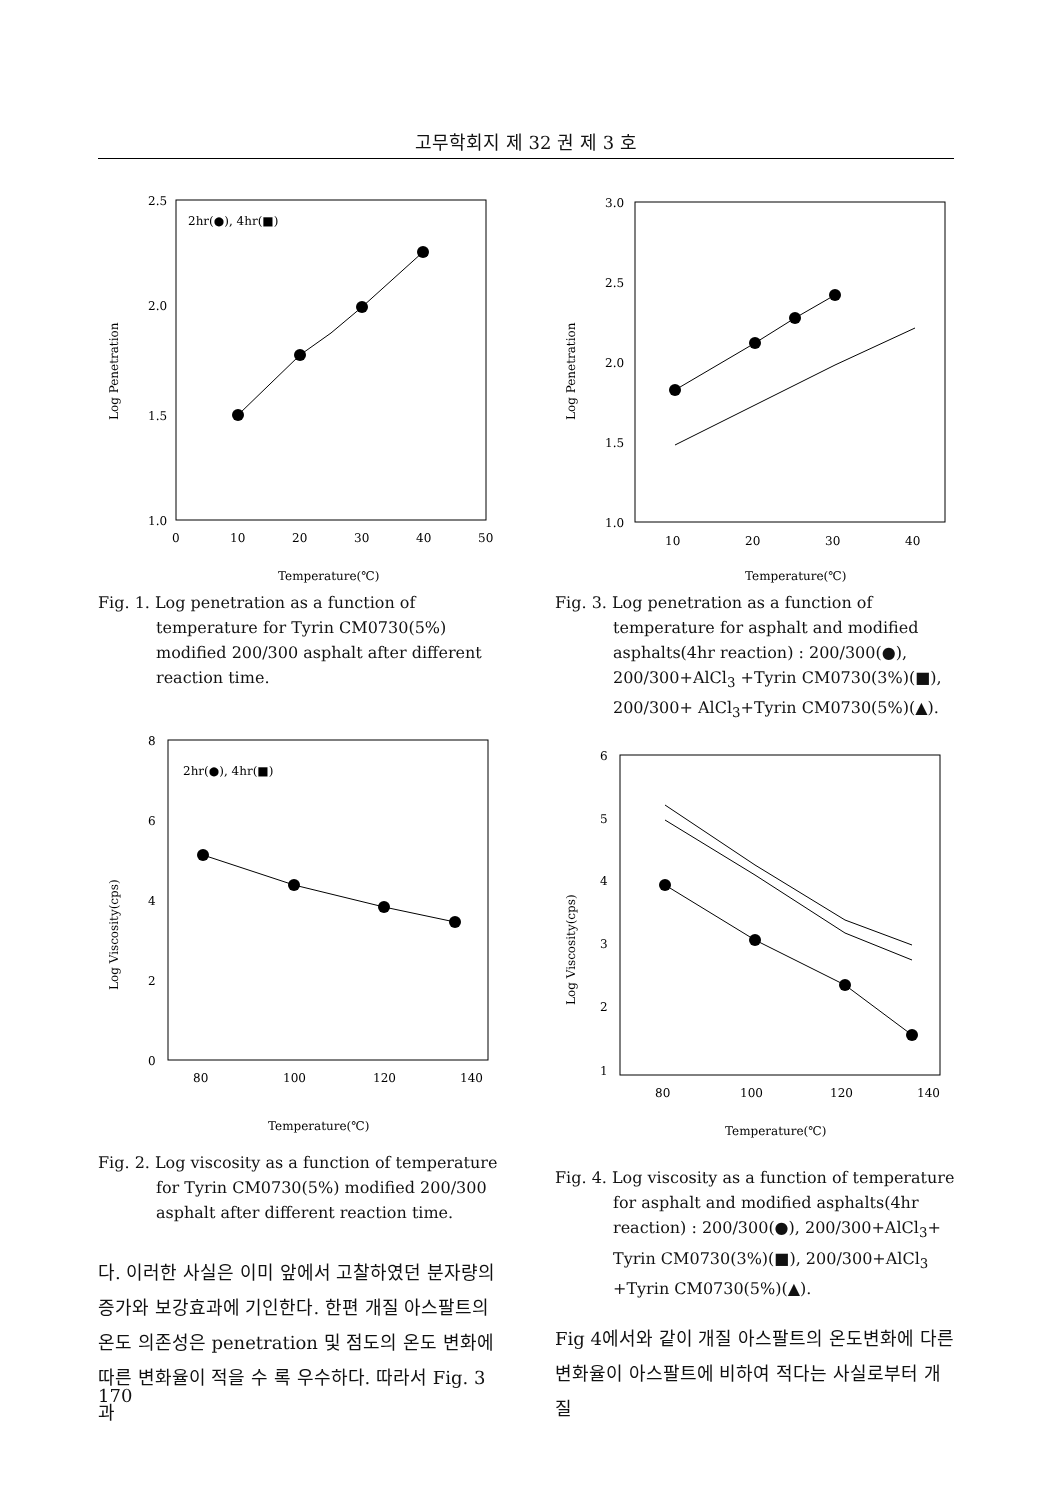고무학회지 제 32 권 제 3 호
2.5
2.0
1.5
1.0
0
10
20
30
40
50
2hr(●), 4hr(■)
Log Penetration
Temperature(℃)
Fig. 1. Log penetration as a function of temperature for Tyrin CM0730(5%) modified 200/300 asphalt after different reaction time.
8
6
4
2
0
80
100
120
140
2hr(●), 4hr(■)
Log Viscosity(cps)
Temperature(℃)
Fig. 2. Log viscosity as a function of temperature for Tyrin CM0730(5%) modified 200/300 asphalt after different reaction time.
다. 이러한 사실은 이미 앞에서 고찰하였던 분자량의 증가와 보강효과에 기인한다. 한편 개질 아스팔트의 온도 의존성은 penetration 및 점도의 온도 변화에 따른 변화율이 적을 수 록 우수하다. 따라서 Fig. 3과
3.0
2.5
2.0
1.5
1.0
10
20
30
40
Log Penetration
Temperature(℃)
Fig. 3. Log penetration as a function of temperature for asphalt and modified asphalts(4hr reaction) : 200/300(●), 200/300+AlCl<sub>3</sub> +Tyrin CM0730(3%)(■), 200/300+ AlCl<sub>3</sub>+Tyrin CM0730(5%)(▲).
6
5
4
3
2
1
80
100
120
140
Log Viscosity(cps)
Temperature(℃)
Fig. 4. Log viscosity as a function of temperature for asphalt and modified asphalts(4hr reaction) : 200/300(●), 200/300+AlCl<sub>3</sub>+ Tyrin CM0730(3%)(■), 200/300+AlCl<sub>3</sub> +Tyrin CM0730(5%)(▲).
Fig 4에서와 같이 개질 아스팔트의 온도변화에 다른 변화율이 아스팔트에 비하여 적다는 사실로부터 개질
170